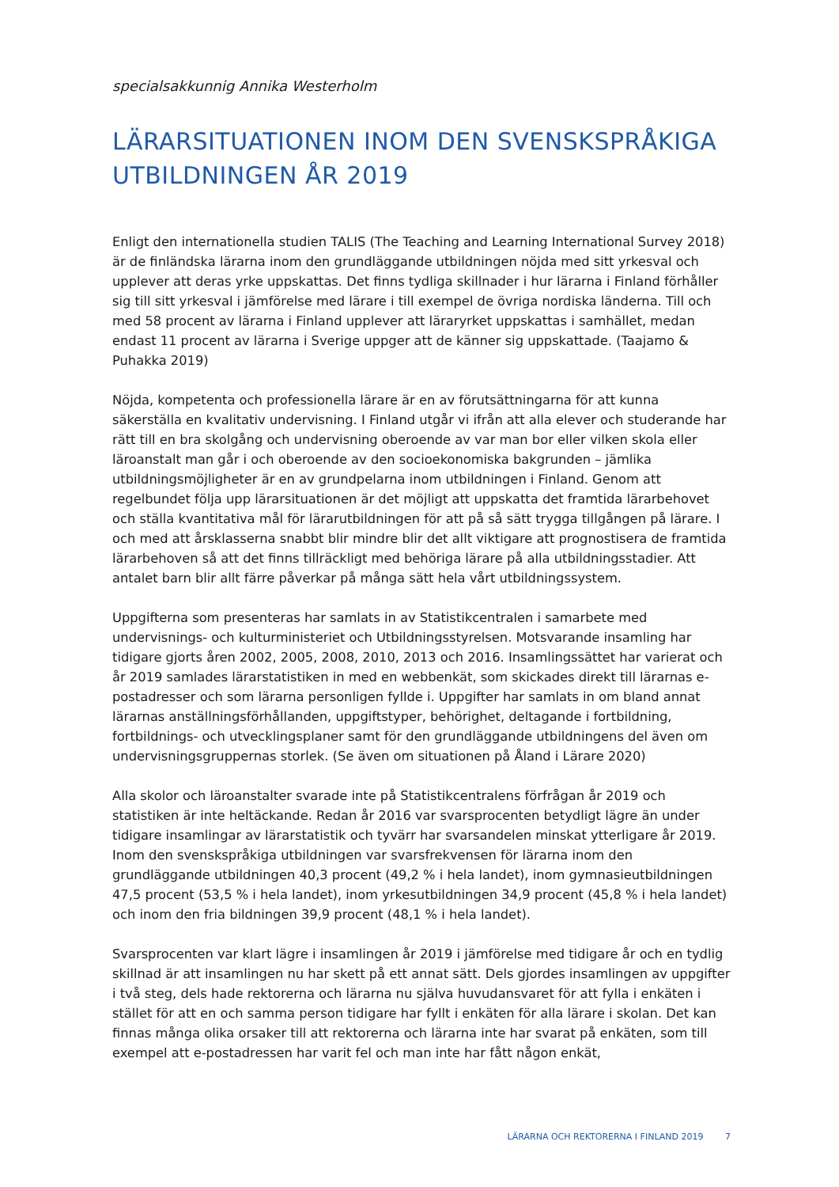specialsakkunnig Annika Westerholm
LÄRARSITUATIONEN INOM DEN SVENSKSPRÅKIGA UTBILDNINGEN ÅR 2019
Enligt den internationella studien TALIS (The Teaching and Learning International Survey 2018) är de finländska lärarna inom den grundläggande utbildningen nöjda med sitt yrkesval och upplever att deras yrke uppskattas. Det finns tydliga skillnader i hur lärarna i Finland förhåller sig till sitt yrkesval i jämförelse med lärare i till exempel de övriga nordiska länderna. Till och med 58 procent av lärarna i Finland upplever att läraryrket uppskattas i samhället, medan endast 11 procent av lärarna i Sverige uppger att de känner sig uppskattade. (Taajamo & Puhakka 2019)
Nöjda, kompetenta och professionella lärare är en av förutsättningarna för att kunna säkerställa en kvalitativ undervisning. I Finland utgår vi ifrån att alla elever och studerande har rätt till en bra skolgång och undervisning oberoende av var man bor eller vilken skola eller läroanstalt man går i och oberoende av den socioekonomiska bakgrunden – jämlika utbildningsmöjligheter är en av grundpelarna inom utbildningen i Finland. Genom att regelbundet följa upp lärarsituationen är det möjligt att uppskatta det framtida lärarbehovet och ställa kvantitativa mål för lärarutbildningen för att på så sätt trygga tillgången på lärare. I och med att årsklasserna snabbt blir mindre blir det allt viktigare att prognostisera de framtida lärarbehoven så att det finns tillräckligt med behöriga lärare på alla utbildningsstadier. Att antalet barn blir allt färre påverkar på många sätt hela vårt utbildningssystem.
Uppgifterna som presenteras har samlats in av Statistikcentralen i samarbete med undervisnings- och kulturministeriet och Utbildningsstyrelsen. Motsvarande insamling har tidigare gjorts åren 2002, 2005, 2008, 2010, 2013 och 2016. Insamlingssättet har varierat och år 2019 samlades lärarstatistiken in med en webbenkät, som skickades direkt till lärarnas e-postadresser och som lärarna personligen fyllde i. Uppgifter har samlats in om bland annat lärarnas anställningsförhållanden, uppgiftstyper, behörighet, deltagande i fortbildning, fortbildnings- och utvecklingsplaner samt för den grundläggande utbildningens del även om undervisningsgruppernas storlek. (Se även om situationen på Åland i Lärare 2020)
Alla skolor och läroanstalter svarade inte på Statistikcentralens förfrågan år 2019 och statistiken är inte heltäckande. Redan år 2016 var svarsprocenten betydligt lägre än under tidigare insamlingar av lärarstatistik och tyvärr har svarsandelen minskat ytterligare år 2019. Inom den svenskspråkiga utbildningen var svarsfrekvensen för lärarna inom den grundläggande utbildningen 40,3 procent (49,2 % i hela landet), inom gymnasieutbildningen 47,5 procent (53,5 % i hela landet), inom yrkesutbildningen 34,9 procent (45,8 % i hela landet) och inom den fria bildningen 39,9 procent (48,1 % i hela landet).
Svarsprocenten var klart lägre i insamlingen år 2019 i jämförelse med tidigare år och en tydlig skillnad är att insamlingen nu har skett på ett annat sätt. Dels gjordes insamlingen av uppgifter i två steg, dels hade rektorerna och lärarna nu själva huvudansvaret för att fylla i enkäten i stället för att en och samma person tidigare har fyllt i enkäten för alla lärare i skolan. Det kan finnas många olika orsaker till att rektorerna och lärarna inte har svarat på enkäten, som till exempel att e-postadressen har varit fel och man inte har fått någon enkät,
LÄRARNA OCH REKTORERNA I FINLAND 2019 7